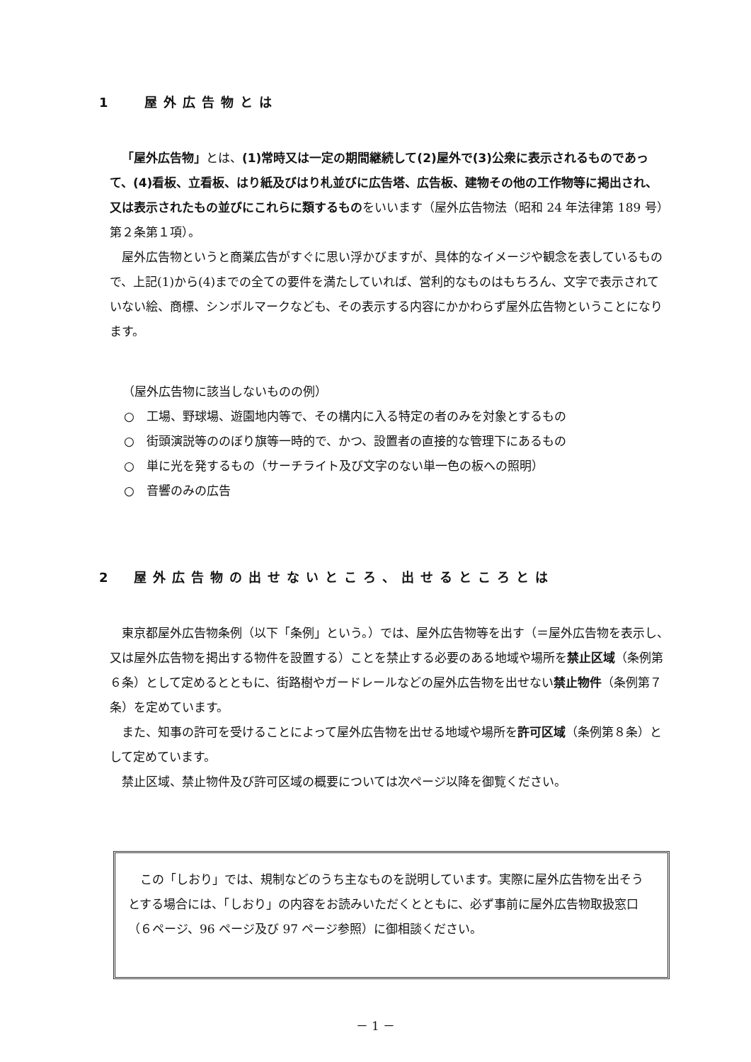1　 屋外広告物とは
「屋外広告物」とは、(1)常時又は一定の期間継続して(2)屋外で(3)公衆に表示されるものであって、(4)看板、立看板、はり紙及びはり札並びに広告塔、広告板、建物その他の工作物等に掲出され、又は表示されたもの並びにこれらに類するものをいいます（屋外広告物法（昭和 24 年法律第 189 号）第２条第１項）。
屋外広告物というと商業広告がすぐに思い浮かびますが、具体的なイメージや観念を表しているもので、上記(1)から(4)までの全ての要件を満たしていれば、営利的なものはもちろん、文字で表示されていない絵、商標、シンボルマークなども、その表示する内容にかかわらず屋外広告物ということになります。
（屋外広告物に該当しないものの例）
○　工場、野球場、遊園地内等で、その構内に入る特定の者のみを対象とするもの
○　街頭演説等ののぼり旗等一時的で、かつ、設置者の直接的な管理下にあるもの
○　単に光を発するもの（サーチライト及び文字のない単一色の板への照明）
○　音響のみの広告
2　屋外広告物の出せないところ、出せるところとは
東京都屋外広告物条例（以下「条例」という。）では、屋外広告物等を出す（＝屋外広告物を表示し、又は屋外広告物を掲出する物件を設置する）ことを禁止する必要のある地域や場所を禁止区域（条例第６条）として定めるとともに、街路樹やガードレールなどの屋外広告物を出せない禁止物件（条例第７条）を定めています。
また、知事の許可を受けることによって屋外広告物を出せる地域や場所を許可区域（条例第８条）として定めています。
禁止区域、禁止物件及び許可区域の概要については次ページ以降を御覧ください。
この「しおり」では、規制などのうち主なものを説明しています。実際に屋外広告物を出そうとする場合には、「しおり」の内容をお読みいただくとともに、必ず事前に屋外広告物取扱窓口（６ページ、96 ページ及び 97 ページ参照）に御相談ください。
－ 1 －